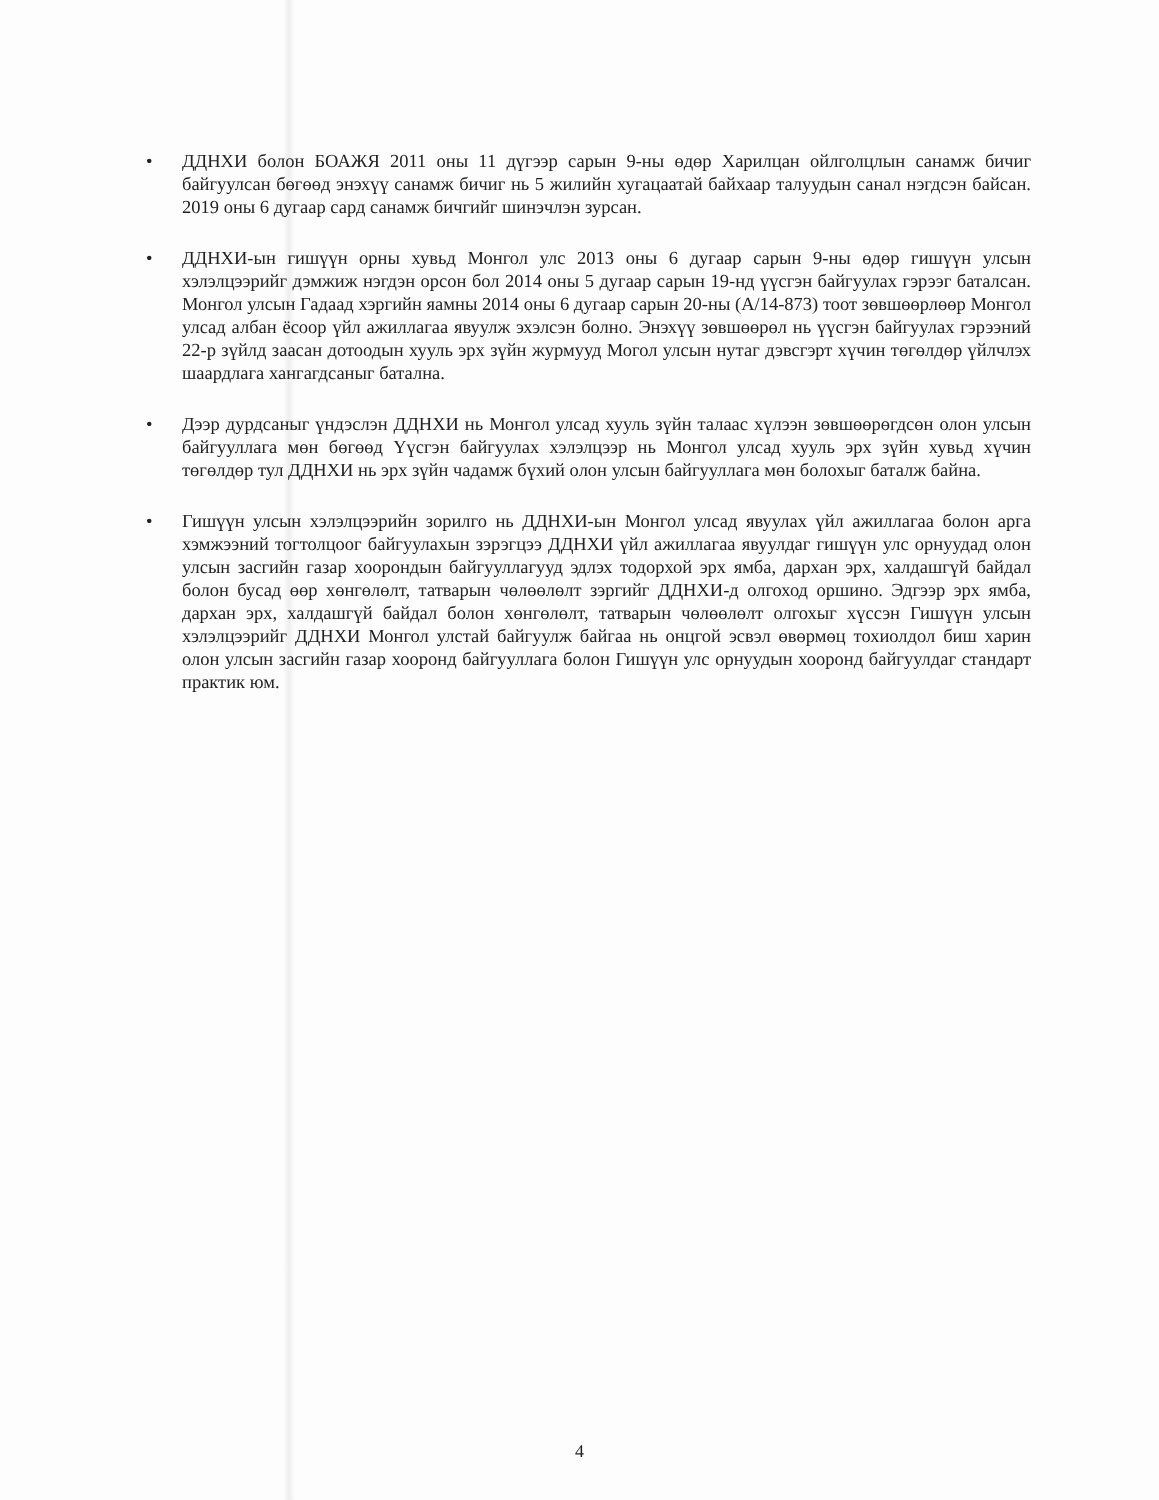• ДДНХИ болон БОАЖЯ 2011 оны 11 дүгээр сарын 9-ны өдөр Харилцан ойлголцлын санамж бичиг байгуулсан бөгөөд энэхүү санамж бичиг нь 5 жилийн хугацаатай байхаар талуудын санал нэгдсэн байсан. 2019 оны 6 дугаар сард санамж бичгийг шинэчлэн зурсан.
• ДДНХИ-ын гишүүн орны хувьд Монгол улс 2013 оны 6 дугаар сарын 9-ны өдөр гишүүн улсын хэлэлцээрийг дэмжиж нэгдэн орсон бол 2014 оны 5 дугаар сарын 19-нд үүсгэн байгуулах гэрээг баталсан. Монгол улсын Гадаад хэргийн яамны 2014 оны 6 дугаар сарын 20-ны (А/14-873) тоот зөвшөөрлөөр Монгол улсад албан ёсоор үйл ажиллагаа явуулж эхэлсэн болно. Энэхүү зөвшөөрөл нь үүсгэн байгуулах гэрээний 22-р зүйлд заасан дотоодын хууль эрх зүйн журмууд Могол улсын нутаг дэвсгэрт хүчин төгөлдөр үйлчлэх шаардлага хангагдсаныг батална.
• Дээр дурдсаныг үндэслэн ДДНХИ нь Монгол улсад хууль зүйн талаас хүлээн зөвшөөрөгдсөн олон улсын байгууллага мөн бөгөөд Үүсгэн байгуулах хэлэлцээр нь Монгол улсад хууль эрх зүйн хувьд хүчин төгөлдөр тул ДДНХИ нь эрх зүйн чадамж бүхий олон улсын байгууллага мөн болохыг баталж байна.
• Гишүүн улсын хэлэлцээрийн зорилго нь ДДНХИ-ын Монгол улсад явуулах үйл ажиллагаа болон арга хэмжээний тогтолцоог байгуулахын зэрэгцээ ДДНХИ үйл ажиллагаа явуулдаг гишүүн улс орнуудад олон улсын засгийн газар хоорондын байгууллагууд эдлэх тодорхой эрх ямба, дархан эрх, халдашгүй байдал болон бусад өөр хөнгөлөлт, татварын чөлөөлөлт зэргийг ДДНХИ-д олгоход оршино. Эдгээр эрх ямба, дархан эрх, халдашгүй байдал болон хөнгөлөлт, татварын чөлөөлөлт олгохыг хүссэн Гишүүн улсын хэлэлцээрийг ДДНХИ Монгол улстай байгуулж байгаа нь онцгой эсвэл өвөрмөц тохиолдол биш харин олон улсын засгийн газар хооронд байгууллага болон Гишүүн улс орнуудын хооронд байгуулдаг стандарт практик юм.
4